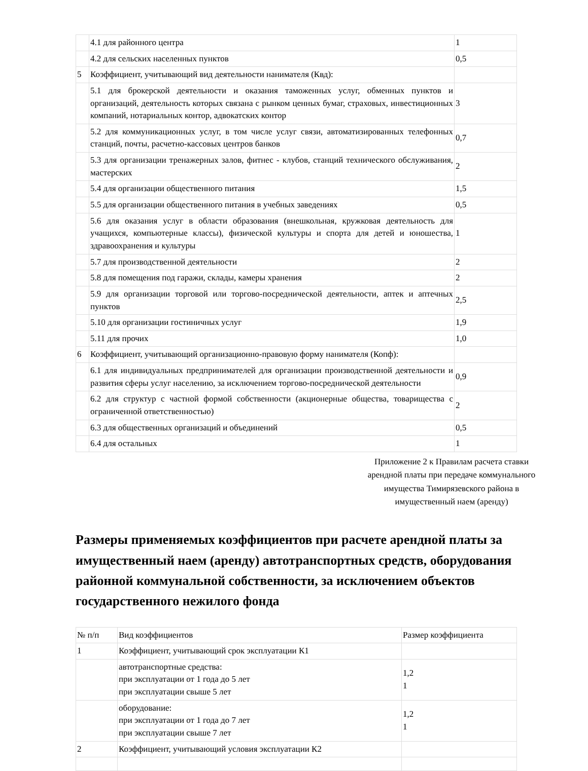| | 4.1 для районного центра | 1 |
| | 4.2 для сельских населенных пунктов | 0,5 |
| 5 | Коэффициент, учитывающий вид деятельности нанимателя (Квд): | |
| | 5.1 для брокерской деятельности и оказания таможенных услуг, обменных пунктов и организаций, деятельность которых связана с рынком ценных бумаг, страховых, инвестиционных компаний, нотариальных контор, адвокатских контор | 3 |
| | 5.2 для коммуникационных услуг, в том числе услуг связи, автоматизированных телефонных станций, почты, расчетно-кассовых центров банков | 0,7 |
| | 5.3 для организации тренажерных залов, фитнес - клубов, станций технического обслуживания, мастерских | 2 |
| | 5.4 для организации общественного питания | 1,5 |
| | 5.5 для организации общественного питания в учебных заведениях | 0,5 |
| | 5.6 для оказания услуг в области образования (внешкольная, кружковая деятельность для учащихся, компьютерные классы), физической культуры и спорта для детей и юношества, здравоохранения и культуры | 1 |
| | 5.7 для производственной деятельности | 2 |
| | 5.8 для помещения под гаражи, склады, камеры хранения | 2 |
| | 5.9 для организации торговой или торгово-посреднической деятельности, аптек и аптечных пунктов | 2,5 |
| | 5.10 для организации гостиничных услуг | 1,9 |
| | 5.11 для прочих | 1,0 |
| 6 | Коэффициент, учитывающий организационно-правовую форму нанимателя (Копф): | |
| | 6.1 для индивидуальных предпринимателей для организации производственной деятельности и развития сферы услуг населению, за исключением торгово-посреднической деятельности | 0,9 |
| | 6.2 для структур с частной формой собственности (акционерные общества, товарищества с ограниченной ответственностью) | 2 |
| | 6.3 для общественных организаций и объединений | 0,5 |
| | 6.4 для остальных | 1 |
Приложение 2 к Правилам расчета ставки арендной платы при передаче коммунального имущества Тимирязевского района в имущественный наем (аренду)
Размеры применяемых коэффициентов при расчете арендной платы за имущественный наем (аренду) автотранспортных средств, оборудования районной коммунальной собственности, за исключением объектов государственного нежилого фонда
| № п/п | Вид коэффициентов | Размер коэффициента |
| 1 | Коэффициент, учитывающий срок эксплуатации К1 | |
| | автотранспортные средства: при эксплуатации от 1 года до 5 лет при эксплуатации свыше 5 лет | 1,2 1 |
| | оборудование: при эксплуатации от 1 года до 7 лет при эксплуатации свыше 7 лет | 1,2 1 |
| 2 | Коэффициент, учитывающий условия эксплуатации К2 | |